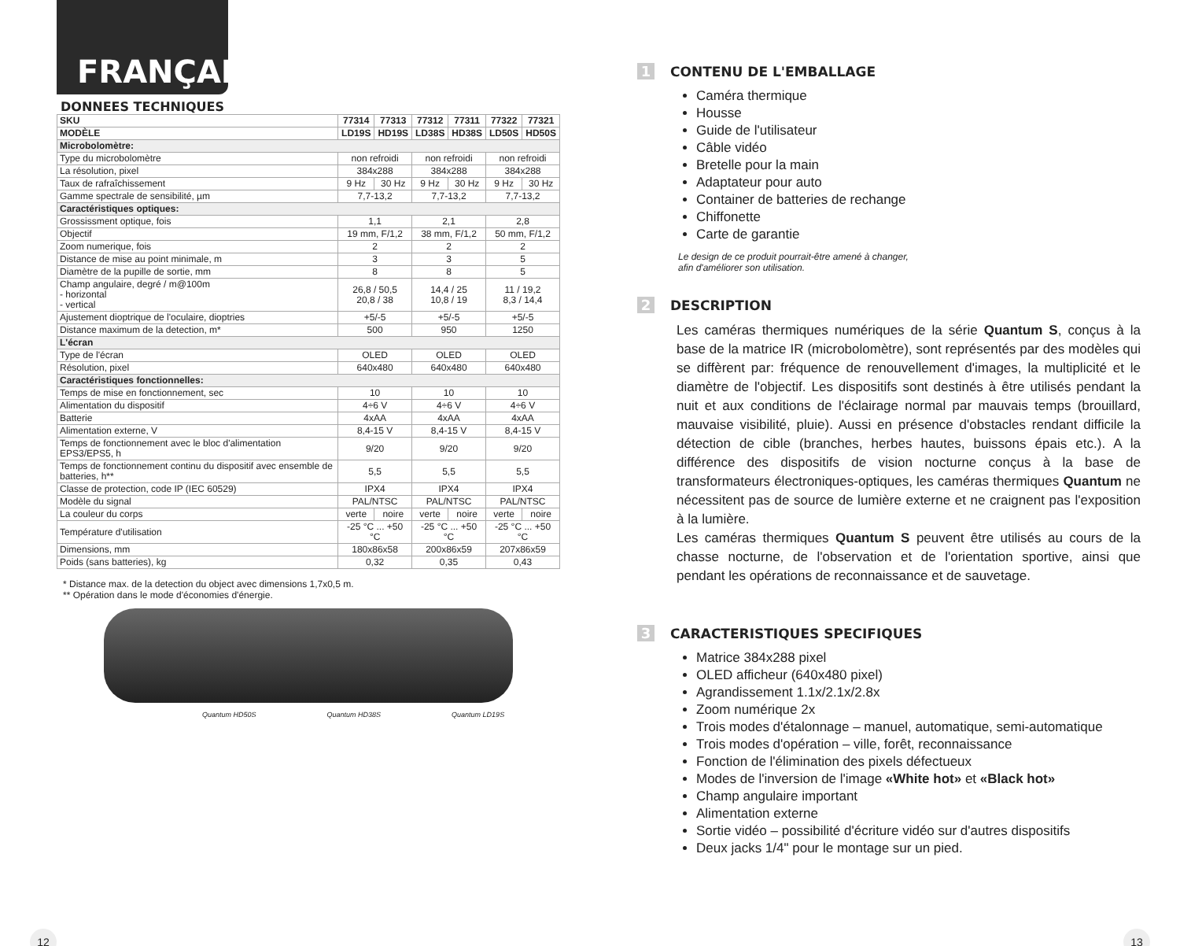FRANÇAIS
DONNEES TECHNIQUES
| SKU | 77314 | 77313 | 77312 | 77311 | 77322 | 77321 |
| --- | --- | --- | --- | --- | --- | --- |
| MODÈLE | LD19S | HD19S | LD38S | HD38S | LD50S | HD50S |
| Microbolomètre: | | | | | | |
| Type du microbolomètre | non refroidi | | non refroidi | | non refroidi | |
| La résolution, pixel | 384x288 | | 384x288 | | 384x288 | |
| Taux de rafraîchissement | 9 Hz | 30 Hz | 9 Hz | 30 Hz | 9 Hz | 30 Hz |
| Gamme spectrale de sensibilité, µm | 7,7-13,2 | | 7,7-13,2 | | 7,7-13,2 | |
| Caractéristiques optiques: | | | | | | |
| Grossissment optique, fois | 1,1 | | 2,1 | | 2,8 | |
| Objectif | 19 mm, F/1,2 | | 38 mm, F/1,2 | | 50 mm, F/1,2 | |
| Zoom numerique, fois | 2 | | 2 | | 2 | |
| Distance de mise au point minimale, m | 3 | | 3 | | 5 | |
| Diamètre de la pupille de sortie, mm | 8 | | 8 | | 5 | |
| Champ angulaire, degré / m@100m - horizontal - vertical | 26,8 / 50,5 20,8 / 38 | | 14,4 / 25 10,8 / 19 | | 11 / 19,2 8,3 / 14,4 | |
| Ajustement dioptrique de l'oculaire, dioptries | +5/-5 | | +5/-5 | | +5/-5 | |
| Distance maximum de la detection, m* | 500 | | 950 | | 1250 | |
| L'écran | | | | | | |
| Type de l'écran | OLED | | OLED | | OLED | |
| Résolution, pixel | 640x480 | | 640x480 | | 640x480 | |
| Caractéristiques fonctionnelles: | | | | | | |
| Temps de mise en fonctionnement, sec | 10 | | 10 | | 10 | |
| Alimentation du dispositif | 4÷6 V | | 4÷6 V | | 4÷6 V | |
| Batterie | 4xAA | | 4xAA | | 4xAA | |
| Alimentation externe, V | 8,4-15 V | | 8,4-15 V | | 8,4-15 V | |
| Temps de fonctionnement avec le bloc d'alimentation EPS3/EPS5, h | 9/20 | | 9/20 | | 9/20 | |
| Temps de fonctionnement continu du dispositif avec ensemble de batteries, h** | 5,5 | | 5,5 | | 5,5 | |
| Classe de protection, code IP (IEC 60529) | IPX4 | | IPX4 | | IPX4 | |
| Modèle du signal | PAL/NTSC | | PAL/NTSC | | PAL/NTSC | |
| La couleur du corps | verte | noire | verte | noire | verte | noire |
| Température d'utilisation | -25 °C ... +50 °C | | -25 °C ... +50 °C | | -25 °C ... +50 °C | |
| Dimensions, mm | 180x86x58 | | 200x86x59 | | 207x86x59 | |
| Poids (sans batteries), kg | 0,32 | | 0,35 | | 0,43 | |
* Distance max. de la detection du object avec dimensions 1,7x0,5 m.
** Opération dans le mode d'économies d'énergie.
Quantum HD50S Quantum HD38S Quantum LD19S
12
1 CONTENU DE L'EMBALLAGE
Caméra thermique
Housse
Guide de l'utilisateur
Câble vidéo
Bretelle pour la main
Adaptateur pour auto
Container de batteries de rechange
Chiffonette
Carte de garantie
Le design de ce produit pourrait-être amené à changer,
afin d'améliorer son utilisation.
2 DESCRIPTION
Les caméras thermiques numériques de la série Quantum S, conçus à la base de la matrice IR (microbolomètre), sont représentés par des modèles qui se diffèrent par: fréquence de renouvellement d'images, la multiplicité et le diamètre de l'objectif. Les dispositifs sont destinés à être utilisés pendant la nuit et aux conditions de l'éclairage normal par mauvais temps (brouillard, mauvaise visibilité, pluie). Aussi en présence d'obstacles rendant difficile la détection de cible (branches, herbes hautes, buissons épais etc.). A la différence des dispositifs de vision nocturne conçus à la base de transformateurs électroniques-optiques, les caméras thermiques Quantum ne nécessitent pas de source de lumière externe et ne craignent pas l'exposition à la lumière.
Les caméras thermiques Quantum S peuvent être utilisés au cours de la chasse nocturne, de l'observation et de l'orientation sportive, ainsi que pendant les opérations de reconnaissance et de sauvetage.
3 CARACTERISTIQUES SPECIFIQUES
Matrice 384x288 pixel
OLED afficheur (640x480 pixel)
Agrandissement 1.1x/2.1x/2.8x
Zoom numérique 2x
Trois modes d'étalonnage – manuel, automatique, semi-automatique
Trois modes d'opération – ville, forêt, reconnaissance
Fonction de l'élimination des pixels défectueux
Modes de l'inversion de l'image «White hot» et «Black hot»
Champ angulaire important
Alimentation externe
Sortie vidéo – possibilité d'écriture vidéo sur d'autres dispositifs
Deux jacks 1/4" pour le montage sur un pied.
13